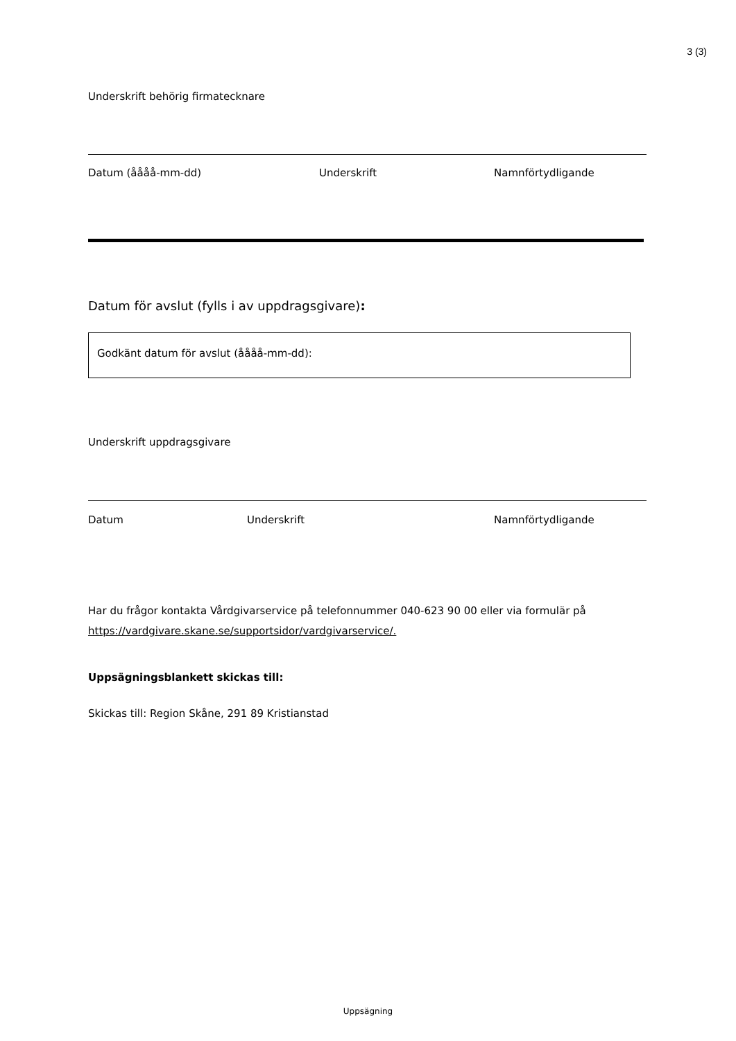3 (3)
Underskrift behörig firmatecknare
Datum (åååå-mm-dd) Underskrift Namnförtydligande
Datum för avslut (fylls i av uppdragsgivare):
Godkänt datum för avslut (åååå-mm-dd):
Underskrift uppdragsgivare
Datum Underskrift Namnförtydligande
Har du frågor kontakta Vårdgivarservice på telefonnummer 040-623 90 00 eller via formulär på https://vardgivare.skane.se/supportsidor/vardgivarservice/.
Uppsägningsblankett skickas till:
Skickas till: Region Skåne, 291 89 Kristianstad
Uppsägning